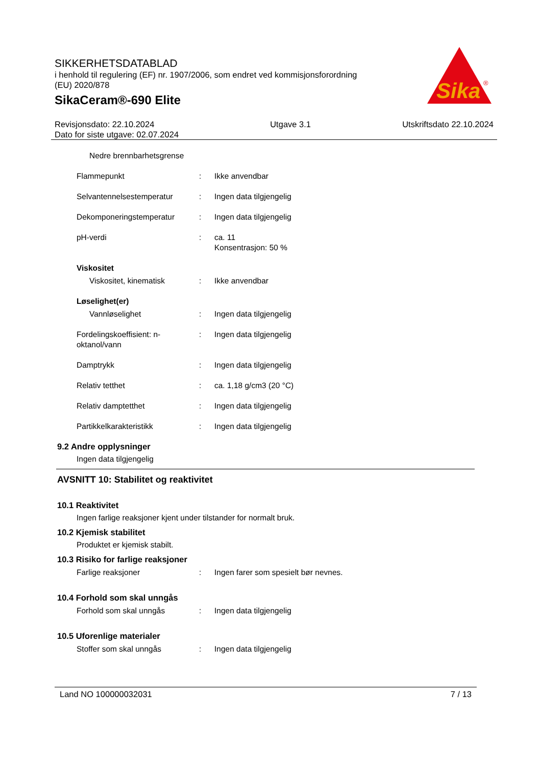SIKKERHETSDATABLAD
i henhold til regulering (EF) nr. 1907/2006, som endret ved kommisjonsforordning
(EU) 2020/878
SikaCeram®-690 Elite
Sika
®
Revisjonsdato: 22.10.2024
Dato for siste utgave: 02.07.2024
Utgave 3.1 Utskriftsdato 22.10.2024
Nedre brennbarhetsgrense
Flammepunkt : Ikke anvendbar
Selvantennelsestemperatur : Ingen data tilgjengelig
Dekomponeringstemperatur : Ingen data tilgjengelig
pH-verdi : ca. 11
Konsentrasjon: 50 %
Viskositet
Viskositet, kinematisk : Ikke anvendbar
Løselighet(er)
Vannløselighet : Ingen data tilgjengelig
Fordelingskoeffisient: n-oktanol/vann
: Ingen data tilgjengelig
Damptrykk : Ingen data tilgjengelig
Relativ tetthet : ca. 1,18 g/cm3 (20 °C)
Relativ damptetthet : Ingen data tilgjengelig
Partikkelkarakteristikk : Ingen data tilgjengelig
9.2 Andre opplysninger
Ingen data tilgjengelig
AVSNITT 10: Stabilitet og reaktivitet
10.1 Reaktivitet
Ingen farlige reaksjoner kjent under tilstander for normalt bruk.
10.2 Kjemisk stabilitet
Produktet er kjemisk stabilt.
10.3 Risiko for farlige reaksjoner
Farlige reaksjoner : Ingen farer som spesielt bør nevnes.
10.4 Forhold som skal unngås
Forhold som skal unngås : Ingen data tilgjengelig
10.5 Uforenlige materialer
Stoffer som skal unngås : Ingen data tilgjengelig
Land NO 100000032031 7 / 13